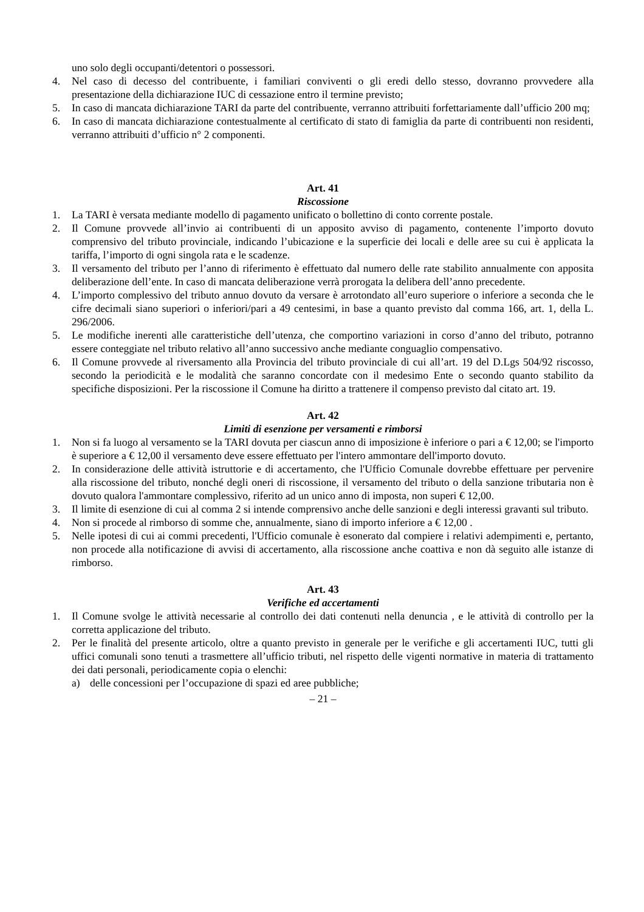uno solo degli occupanti/detentori o possessori.
4. Nel caso di decesso del contribuente, i familiari conviventi o gli eredi dello stesso, dovranno provvedere alla presentazione della dichiarazione IUC di cessazione entro il termine previsto;
5. In caso di mancata dichiarazione TARI da parte del contribuente, verranno attribuiti forfettariamente dall’ufficio 200 mq;
6. In caso di mancata dichiarazione contestualmente al certificato di stato di famiglia da parte di contribuenti non residenti, verranno attribuiti d’ufficio n° 2 componenti.
Art. 41
Riscossione
1. La TARI è versata mediante modello di pagamento unificato o bollettino di conto corrente postale.
2. Il Comune provvede all’invio ai contribuenti di un apposito avviso di pagamento, contenente l’importo dovuto comprensivo del tributo provinciale, indicando l’ubicazione e la superficie dei locali e delle aree su cui è applicata la tariffa, l’importo di ogni singola rata e le scadenze.
3. Il versamento del tributo per l’anno di riferimento è effettuato dal numero delle rate stabilito annualmente con apposita deliberazione dell’ente. In caso di mancata deliberazione verrà prorogata la delibera dell’anno precedente.
4. L’importo complessivo del tributo annuo dovuto da versare è arrotondato all’euro superiore o inferiore a seconda che le cifre decimali siano superiori o inferiori/pari a 49 centesimi, in base a quanto previsto dal comma 166, art. 1, della L. 296/2006.
5. Le modifiche inerenti alle caratteristiche dell’utenza, che comportino variazioni in corso d’anno del tributo, potranno essere conteggiate nel tributo relativo all’anno successivo anche mediante conguaglio compensativo.
6. Il Comune provvede al riversamento alla Provincia del tributo provinciale di cui all’art. 19 del D.Lgs 504/92 riscosso, secondo la periodicità e le modalità che saranno concordate con il medesimo Ente o secondo quanto stabilito da specifiche disposizioni. Per la riscossione il Comune ha diritto a trattenere il compenso previsto dal citato art. 19.
Art. 42
Limiti di esenzione per versamenti e rimborsi
1. Non si fa luogo al versamento se la TARI dovuta per ciascun anno di imposizione è inferiore o pari a € 12,00; se l'importo è superiore a € 12,00 il versamento deve essere effettuato per l'intero ammontare dell'importo dovuto.
2. In considerazione delle attività istruttorie e di accertamento, che l'Ufficio Comunale dovrebbe effettuare per pervenire alla riscossione del tributo, nonché degli oneri di riscossione, il versamento del tributo o della sanzione tributaria non è dovuto qualora l'ammontare complessivo, riferito ad un unico anno di imposta, non superi € 12,00.
3. Il limite di esenzione di cui al comma 2 si intende comprensivo anche delle sanzioni e degli interessi gravanti sul tributo.
4. Non si procede al rimborso di somme che, annualmente, siano di importo inferiore a € 12,00 .
5. Nelle ipotesi di cui ai commi precedenti, l'Ufficio comunale è esonerato dal compiere i relativi adempimenti e, pertanto, non procede alla notificazione di avvisi di accertamento, alla riscossione anche coattiva e non dà seguito alle istanze di rimborso.
Art. 43
Verifiche ed accertamenti
1. Il Comune svolge le attività necessarie al controllo dei dati contenuti nella denuncia , e le attività di controllo per la corretta applicazione del tributo.
2. Per le finalità del presente articolo, oltre a quanto previsto in generale per le verifiche e gli accertamenti IUC, tutti gli uffici comunali sono tenuti a trasmettere all’ufficio tributi, nel rispetto delle vigenti normative in materia di trattamento dei dati personali, periodicamente copia o elenchi:
a) delle concessioni per l’occupazione di spazi ed aree pubbliche;
– 21 –